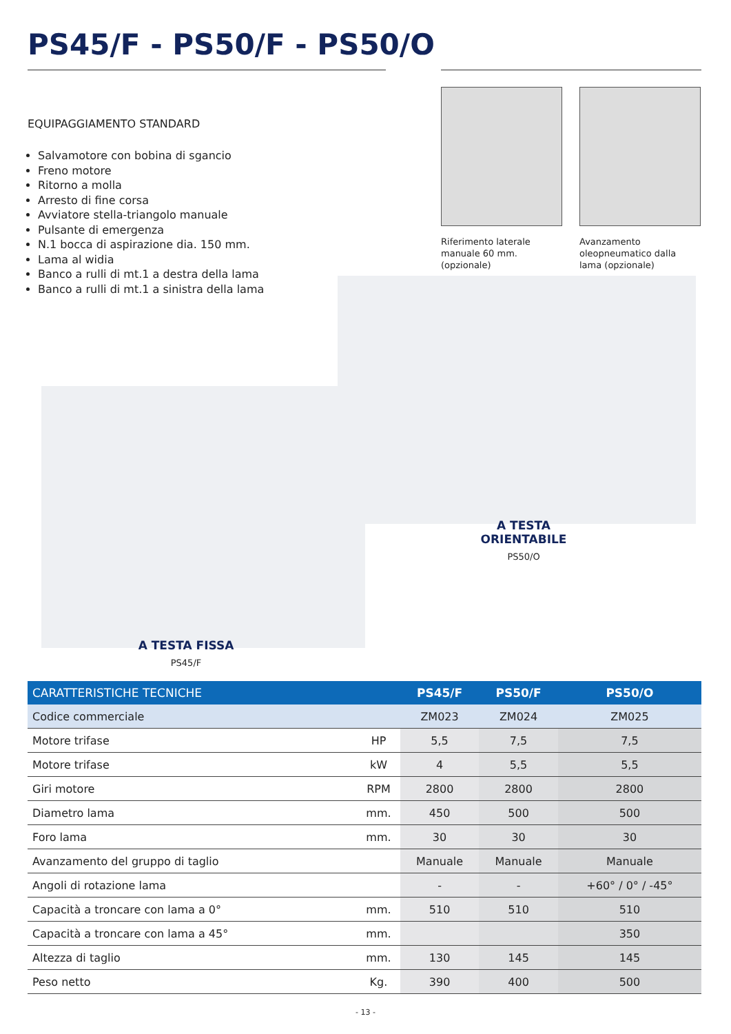PS45/F - PS50/F - PS50/O
EQUIPAGGIAMENTO STANDARD
Salvamotore con bobina di sgancio
Freno motore
Ritorno a molla
Arresto di fine corsa
Avviatore stella-triangolo manuale
Pulsante di emergenza
N.1 bocca di aspirazione dia. 150 mm.
Lama al widia
Banco a rulli di mt.1 a destra della lama
Banco a rulli di mt.1 a sinistra della lama
Riferimento laterale manuale 60 mm. (opzionale)
Avanzamento oleopneumatico dalla lama (opzionale)
A TESTA ORIENTABILE
PS50/O
A TESTA FISSA
PS45/F
| CARATTERISTICHE TECNICHE | | PS45/F | PS50/F | PS50/O |
| --- | --- | --- | --- | --- |
| Codice commerciale | | ZM023 | ZM024 | ZM025 |
| Motore trifase | HP | 5,5 | 7,5 | 7,5 |
| Motore trifase | kW | 4 | 5,5 | 5,5 |
| Giri motore | RPM | 2800 | 2800 | 2800 |
| Diametro lama | mm. | 450 | 500 | 500 |
| Foro lama | mm. | 30 | 30 | 30 |
| Avanzamento del gruppo di taglio | | Manuale | Manuale | Manuale |
| Angoli di rotazione lama | | - | - | +60° / 0° / -45° |
| Capacità a troncare con lama a 0° | mm. | 510 | 510 | 510 |
| Capacità a troncare con lama a 45° | mm. | | | 350 |
| Altezza di taglio | mm. | 130 | 145 | 145 |
| Peso netto | Kg. | 390 | 400 | 500 |
- 13 -